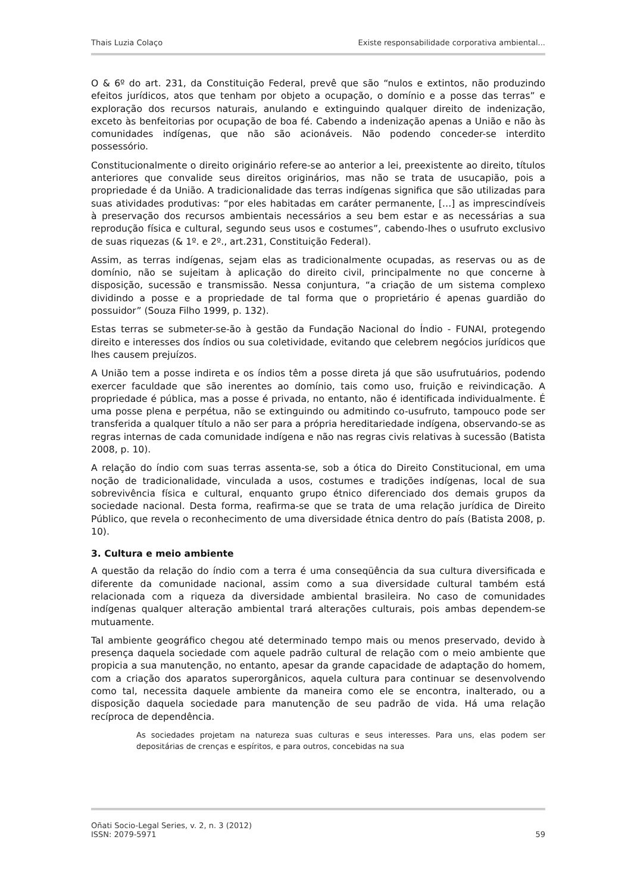Thais Luzia Colaço Existe responsabilidade corporativa ambiental...
O & 6º do art. 231, da Constituição Federal, prevê que são “nulos e extintos, não produzindo efeitos jurídicos, atos que tenham por objeto a ocupação, o domínio e a posse das terras” e exploração dos recursos naturais, anulando e extinguindo qualquer direito de indenização, exceto às benfeitorias por ocupação de boa fé. Cabendo a indenização apenas a União e não às comunidades indígenas, que não são acionáveis. Não podendo conceder-se interdito possessório.
Constitucionalmente o direito originário refere-se ao anterior a lei, preexistente ao direito, títulos anteriores que convalide seus direitos originários, mas não se trata de usucapião, pois a propriedade é da União. A tradicionalidade das terras indígenas significa que são utilizadas para suas atividades produtivas: “por eles habitadas em caráter permanente, […] as imprescindíveis à preservação dos recursos ambientais necessários a seu bem estar e as necessárias a sua reprodução física e cultural, segundo seus usos e costumes”, cabendo-lhes o usufruto exclusivo de suas riquezas (& 1º. e 2º., art.231, Constituição Federal).
Assim, as terras indígenas, sejam elas as tradicionalmente ocupadas, as reservas ou as de domínio, não se sujeitam à aplicação do direito civil, principalmente no que concerne à disposição, sucessão e transmissão. Nessa conjuntura, “a criação de um sistema complexo dividindo a posse e a propriedade de tal forma que o proprietário é apenas guardião do possuidor” (Souza Filho 1999, p. 132).
Estas terras se submeter-se-ão à gestão da Fundação Nacional do Índio - FUNAI, protegendo direito e interesses dos índios ou sua coletividade, evitando que celebrem negócios jurídicos que lhes causem prejuízos.
A União tem a posse indireta e os índios têm a posse direta já que são usufrutuários, podendo exercer faculdade que são inerentes ao domínio, tais como uso, fruição e reivindicação. A propriedade é pública, mas a posse é privada, no entanto, não é identificada individualmente. É uma posse plena e perpétua, não se extinguindo ou admitindo co-usufruto, tampouco pode ser transferida a qualquer título a não ser para a própria hereditariedade indígena, observando-se as regras internas de cada comunidade indígena e não nas regras civis relativas à sucessão (Batista 2008, p. 10).
A relação do índio com suas terras assenta-se, sob a ótica do Direito Constitucional, em uma noção de tradicionalidade, vinculada a usos, costumes e tradições indígenas, local de sua sobrevivência física e cultural, enquanto grupo étnico diferenciado dos demais grupos da sociedade nacional. Desta forma, reafirma-se que se trata de uma relação jurídica de Direito Público, que revela o reconhecimento de uma diversidade étnica dentro do país (Batista 2008, p. 10).
3. Cultura e meio ambiente
A questão da relação do índio com a terra é uma conseqüência da sua cultura diversificada e diferente da comunidade nacional, assim como a sua diversidade cultural também está relacionada com a riqueza da diversidade ambiental brasileira. No caso de comunidades indígenas qualquer alteração ambiental trará alterações culturais, pois ambas dependem-se mutuamente.
Tal ambiente geográfico chegou até determinado tempo mais ou menos preservado, devido à presença daquela sociedade com aquele padrão cultural de relação com o meio ambiente que propicia a sua manutenção, no entanto, apesar da grande capacidade de adaptação do homem, com a criação dos aparatos superorgânicos, aquela cultura para continuar se desenvolvendo como tal, necessita daquele ambiente da maneira como ele se encontra, inalterado, ou a disposição daquela sociedade para manutenção de seu padrão de vida. Há uma relação recíproca de dependência.
As sociedades projetam na natureza suas culturas e seus interesses. Para uns, elas podem ser depositárias de crenças e espíritos, e para outros, concebidas na sua
Oñati Socio-Legal Series, v. 2, n. 3 (2012)
ISSN: 2079-5971 59